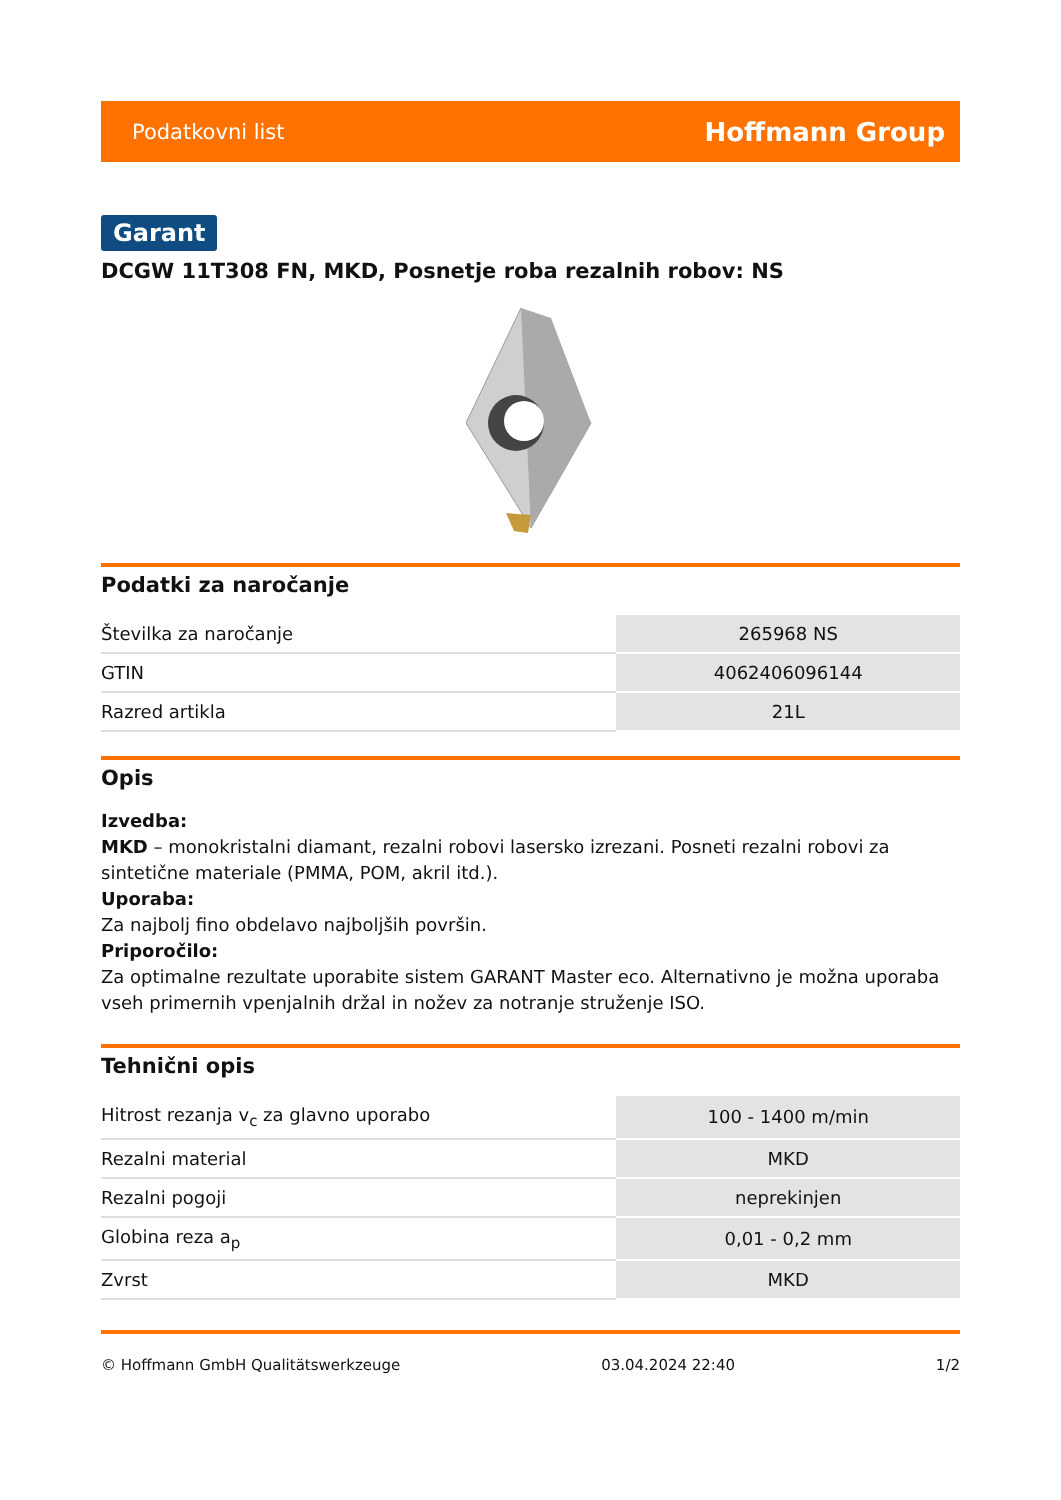Podatkovni list Hoffmann Group
Garant
DCGW 11T308 FN, MKD, Posnetje roba rezalnih robov: NS
Podatki za naročanje
| Številka za naročanje | 265968 NS |
| GTIN | 4062406096144 |
| Razred artikla | 21L |
Opis
Izvedba:
MKD – monokristalni diamant, rezalni robovi lasersko izrezani. Posneti rezalni robovi za sintetične materiale (PMMA, POM, akril itd.).
Uporaba:
Za najbolj fino obdelavo najboljših površin.
Priporočilo:
Za optimalne rezultate uporabite sistem GARANT Master eco. Alternativno je možna uporaba vseh primernih vpenjalnih držal in nožev za notranje struženje ISO.
Tehnični opis
| Hitrost rezanja v<sub>c</sub> za glavno uporabo | 100 - 1400 m/min |
| Rezalni material | MKD |
| Rezalni pogoji | neprekinjen |
| Globina reza a<sub>p</sub> | 0,01 - 0,2 mm |
| Zvrst | MKD |
© Hoffmann GmbH Qualitätswerkzeuge 03.04.2024 22:40 1/2